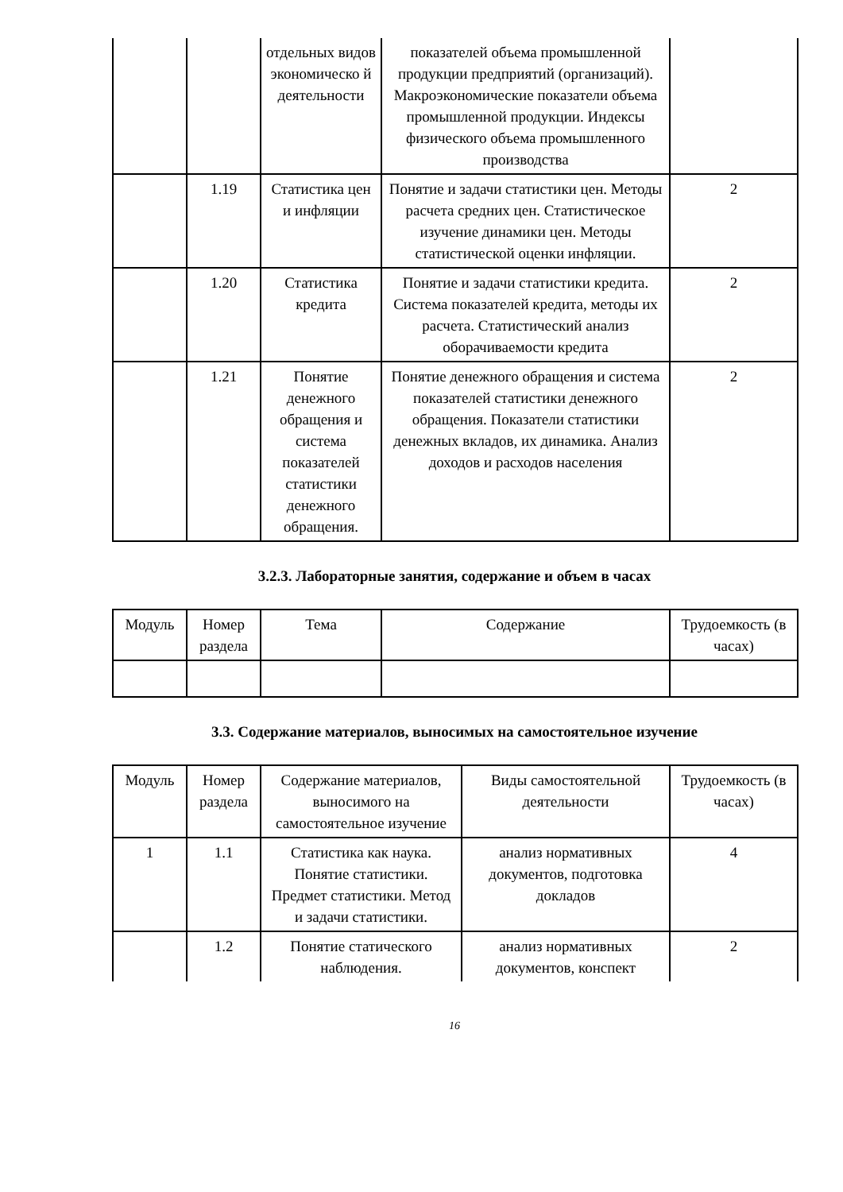| | | отдельных видов экономическо й деятельности | показателей объема промышленной продукции предприятий (организаций). Макроэкономические показатели объема промышленной продукции. Индексы физического объема промышленного производства | |
| | 1.19 | Статистика цен и инфляции | Понятие и задачи статистики цен. Методы расчета средних цен. Статистическое изучение динамики цен. Методы статистической оценки инфляции. | 2 |
| | 1.20 | Статистика кредита | Понятие и задачи статистики кредита. Система показателей кредита, методы их расчета. Статистический анализ оборачиваемости кредита | 2 |
| | 1.21 | Понятие денежного обращения и система показателей статистики денежного обращения. | Понятие денежного обращения и система показателей статистики денежного обращения. Показатели статистики денежных вкладов, их динамика. Анализ доходов и расходов населения | 2 |
3.2.3. Лабораторные занятия, содержание и объем в часах
| Модуль | Номер раздела | Тема | Содержание | Трудоемкость (в часах) |
3.3. Содержание материалов, выносимых на самостоятельное изучение
| Модуль | Номер раздела | Содержание материалов, выносимого на самостоятельное изучение | Виды самостоятельной деятельности | Трудоемкость (в часах) |
| 1 | 1.1 | Статистика как наука. Понятие статистики. Предмет статистики. Метод и задачи статистики. | анализ нормативных документов, подготовка докладов | 4 |
| | 1.2 | Понятие статического наблюдения. | анализ нормативных документов, конспект | 2 |
16